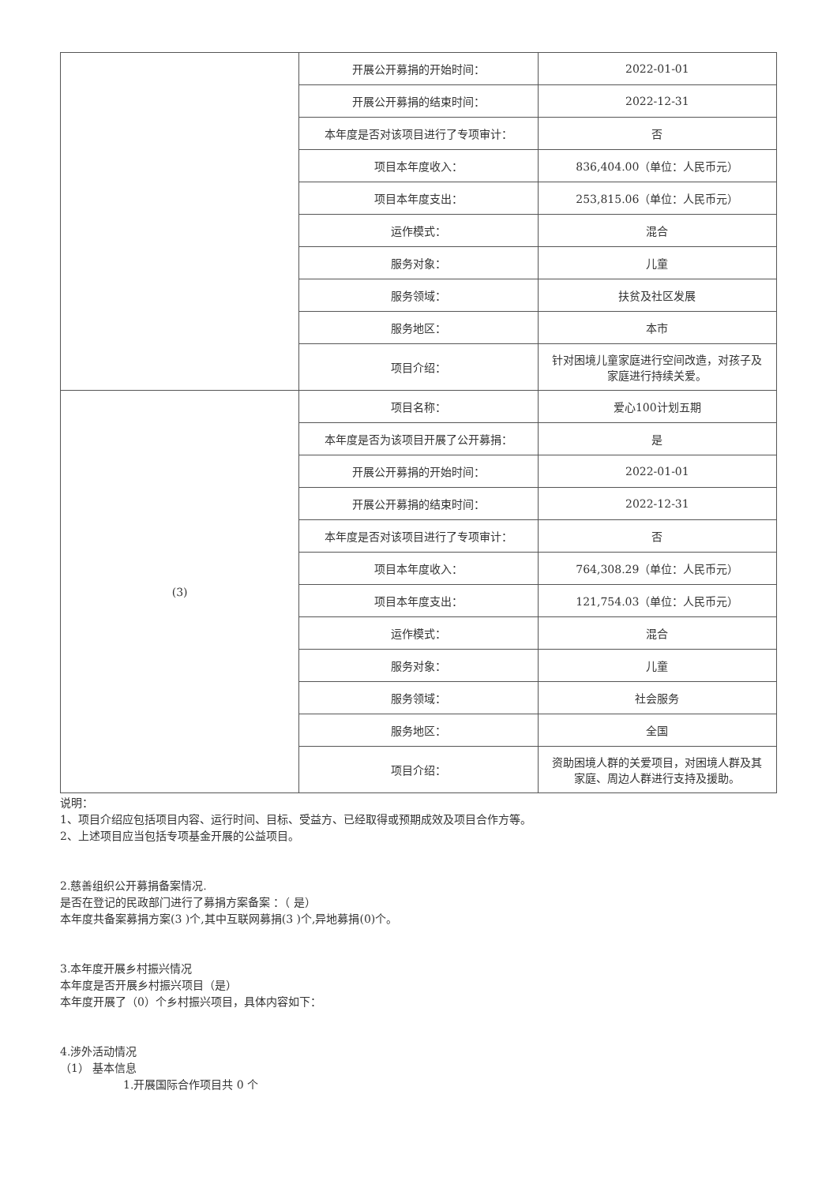| | 开展公开募捐的开始时间： | 2022-01-01 |
| | 开展公开募捐的结束时间： | 2022-12-31 |
| | 本年度是否对该项目进行了专项审计： | 否 |
| | 项目本年度收入： | 836,404.00（单位：人民币元） |
| | 项目本年度支出： | 253,815.06（单位：人民币元） |
| | 运作模式： | 混合 |
| | 服务对象： | 儿童 |
| | 服务领域： | 扶贫及社区发展 |
| | 服务地区： | 本市 |
| | 项目介绍： | 针对困境儿童家庭进行空间改造，对孩子及家庭进行持续关爱。 |
| (3) | 项目名称： | 爱心100计划五期 |
| | 本年度是否为该项目开展了公开募捐： | 是 |
| | 开展公开募捐的开始时间： | 2022-01-01 |
| | 开展公开募捐的结束时间： | 2022-12-31 |
| | 本年度是否对该项目进行了专项审计： | 否 |
| | 项目本年度收入： | 764,308.29（单位：人民币元） |
| | 项目本年度支出： | 121,754.03（单位：人民币元） |
| | 运作模式： | 混合 |
| | 服务对象： | 儿童 |
| | 服务领域： | 社会服务 |
| | 服务地区： | 全国 |
| | 项目介绍： | 资助困境人群的关爱项目，对困境人群及其家庭、周边人群进行支持及援助。 |
说明：
1、项目介绍应包括项目内容、运行时间、目标、受益方、已经取得或预期成效及项目合作方等。
2、上述项目应当包括专项基金开展的公益项目。
2.慈善组织公开募捐备案情况.
是否在登记的民政部门进行了募捐方案备案 ：（ 是）
本年度共备案募捐方案(3 )个,其中互联网募捐(3 )个,异地募捐(0)个。
3.本年度开展乡村振兴情况
本年度是否开展乡村振兴项目（是）
本年度开展了（0）个乡村振兴项目，具体内容如下：
4.涉外活动情况
（1） 基本信息
1.开展国际合作项目共 0 个